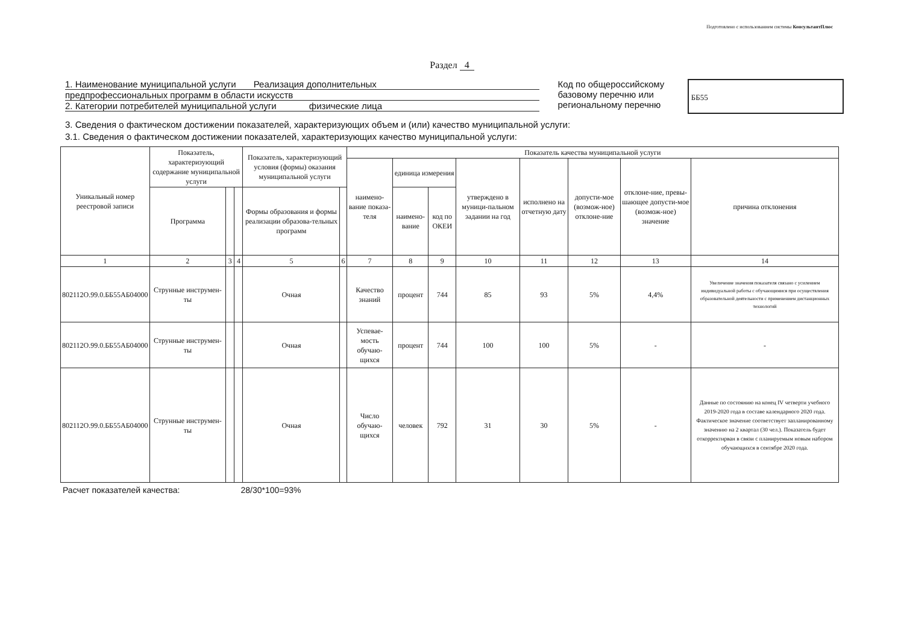Подготовлено с использованием системы КонсультантПлюс
Раздел 4
1. Наименование муниципальной услуги Реализация дополнительных
предпрофессиональных программ в области искусств
2. Категории потребителей муниципальной услуги физические лица
Код по общероссийскому базовому перечню или региональному перечню
ББ55
3. Сведения о фактическом достижении показателей, характеризующих объем и (или) качество муниципальной услуги:
3.1. Сведения о фактическом достижении показателей, характеризующих качество муниципальной услуги:
| Уникальный номер реестровой записи | Показатель, характеризующий содержание муниципальной услуги | | | Показатель, характеризующий условия (формы) оказания муниципальной услуги | | Показатель качества муниципальной услуги | | | | | | | |
| --- | --- | --- | --- | --- | --- | --- | --- | --- | --- | --- | --- | --- | --- |
| | | | | | | наимено-вание показа-теля | единица измерения | | утверждено в муници-пальном задании на год | исполнено на отчетную дату | допусти-мое (возмож-ное) отклоне-ние | отклоне-ние, превы-шающее допусти-мое (возмож-ное) значение | причина отклонения |
| | Программа | | | Формы образования и формы реализации образова-тельных программ | | | наимено-вание | код по ОКЕИ | | | | | |
| 1 | 2 | 3 | 4 | 5 | 6 | 7 | 8 | 9 | 10 | 11 | 12 | 13 | 14 |
| 802112О.99.0.ББ55АБ04000 | Струнные инструмен-ты | | | Очная | | Качество знаний | процент | 744 | 85 | 93 | 5% | 4,4% | Увеличение значения показателя связано с усилением индивидуальной работы с обучающимися при осуществления образовательной деятельности с применением дистанционных технологий |
| 802112О.99.0.ББ55АБ04000 | Струнные инструмен-ты | | | Очная | | Успевае-мость обучаю-щихся | процент | 744 | 100 | 100 | 5% | - | - |
| 802112О.99.0.ББ55АБ04000 | Струнные инструмен-ты | | | Очная | | Число обучаю-щихся | человек | 792 | 31 | 30 | 5% | - | Данные по состоянию на конец IV четверти учебного 2019-2020 года в составе календарного 2020 года. Фактическое значение соответствует запланированному значению на 2 квартал (30 чел.). Показатель будет откорректирван в связи с планируемым новым набором обучающихся в сентябре 2020 года. |
Расчет показателей качества: 28/30*100=93%